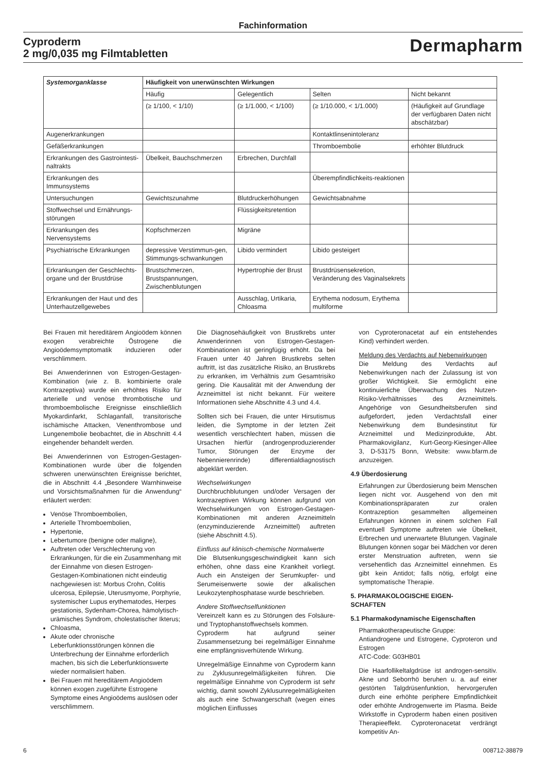Fachinformation
Cyproderm
2 mg/0,035 mg Filmtabletten
Dermapharm
| Systemorganklasse | Häufigkeit von unerwünschten Wirkungen | | | |
| --- | --- | --- | --- | --- |
| | Häufig | Gelegentlich | Selten | Nicht bekannt |
| | (≥ 1/100, < 1/10) | (≥ 1/1.000, < 1/100) | (≥ 1/10.000, < 1/1.000) | (Häufigkeit auf Grundlage der verfügbaren Daten nicht abschätzbar) |
| Augenerkrankungen | | | Kontaktlinsenintoleranz | |
| Gefäßerkrankungen | | | Thromboembolie | erhöhter Blutdruck |
| Erkrankungen des Gastrointesti-naltrakts | Übelkeit, Bauchschmerzen | Erbrechen, Durchfall | | |
| Erkrankungen des Immunsystems | | | Überempfindlichkeits-reaktionen | |
| Untersuchungen | Gewichtszunahme | Blutdruckerhöhungen | Gewichtsabnahme | |
| Stoffwechsel und Ernährungs-störungen | | Flüssigkeitsretention | | |
| Erkrankungen des Nervensystems | Kopfschmerzen | Migräne | | |
| Psychiatrische Erkrankungen | depressive Verstimmun-gen, Stimmungs-schwankungen | Libido vermindert | Libido gesteigert | |
| Erkrankungen der Geschlechts-organe und der Brustdrüse | Brustschmerzen, Brustspannungen, Zwischenblutungen | Hypertrophie der Brust | Brustdrüsensekretion, Veränderung des Vaginalsekrets | |
| Erkrankungen der Haut und des Unterhautzellgewebes | | Ausschlag, Urtikaria, Chloasma | Erythema nodosum, Erythema multiforme | |
Bei Frauen mit hereditärem Angioödem können exogen verabreichte Östrogene die Angioödemsymptomatik induzieren oder verschlimmern.
Bei Anwenderinnen von Estrogen-Gestagen-Kombination (wie z. B. kombinierte orale Kontrazeptiva) wurde ein erhöhtes Risiko für arterielle und venöse thrombotische und thromboembolische Ereignisse einschließlich Myokardinfarkt, Schlaganfall, transitorische ischämische Attacken, Venenthrombose und Lungenembolie beobachtet, die in Abschnitt 4.4 eingehender behandelt werden.
Bei Anwenderinnen von Estrogen-Gestagen-Kombinationen wurde über die folgenden schweren unerwünschten Ereignisse berichtet, die in Abschnitt 4.4 „Besondere Warnhinweise und Vorsichtsmaßnahmen für die Anwendung“ erläutert werden:
Venöse Thromboembolien,
Arterielle Thromboembolien,
Hypertonie,
Lebertumore (benigne oder maligne),
Auftreten oder Verschlechterung von Erkrankungen, für die ein Zusammenhang mit der Einnahme von diesen Estrogen-Gestagen-Kombinationen nicht eindeutig nachgewiesen ist: Morbus Crohn, Colitis ulcerosa, Epilepsie, Uterusmyome, Porphyrie, systemischer Lupus erythematodes, Herpes gestationis, Sydenham-Chorea, hämolytisch-urämisches Syndrom, cholestatischer Ikterus;
Chloasma,
Akute oder chronische Leberfunktionsstörungen können die Unterbrechung der Einnahme erforderlich machen, bis sich die Leberfunktionswerte wieder normalisiert haben.
Bei Frauen mit hereditärem Angioödem können exogen zugeführte Estrogene Symptome eines Angioödems auslösen oder verschlimmern.
Die Diagnosehäufigkeit von Brustkrebs unter Anwenderinnen von Estrogen-Gestagen-Kombinationen ist geringfügig erhöht. Da bei Frauen unter 40 Jahren Brustkrebs selten auftritt, ist das zusätzliche Risiko, an Brustkrebs zu erkranken, im Verhältnis zum Gesamtrisiko gering. Die Kausalität mit der Anwendung der Arzneimittel ist nicht bekannt. Für weitere Informationen siehe Abschnitte 4.3 und 4.4.
Sollten sich bei Frauen, die unter Hirsutismus leiden, die Symptome in der letzten Zeit wesentlich verschlechtert haben, müssen die Ursachen hierfür (androgenproduzierender Tumor, Störungen der Enzyme der Nebennierenrinde) differentialdiagnostisch abgeklärt werden.
Wechselwirkungen
Durchbruchblutungen und/oder Versagen der kontrazeptiven Wirkung können aufgrund von Wechselwirkungen von Estrogen-Gestagen-Kombinationen mit anderen Arzneimitteln (enzyminduzierende Arzneimittel) auftreten (siehe Abschnitt 4.5).
Einfluss auf klinisch-chemische Normalwerte
Die Blutsenkungsgeschwindigkeit kann sich erhöhen, ohne dass eine Krankheit vorliegt. Auch ein Ansteigen der Serumkupfer- und Serumeisenwerte sowie der alkalischen Leukozytenphosphatase wurde beschrieben.
Andere Stoffwechselfunktionen
Vereinzelt kann es zu Störungen des Folsäure- und Tryptophanstoffwechsels kommen.
Cyproderm hat aufgrund seiner Zusammensetzung bei regelmäßiger Einnahme eine empfängnisverhütende Wirkung.
Unregelmäßige Einnahme von Cyproderm kann zu Zyklusunregelmäßigkeiten führen. Die regelmäßige Einnahme von Cyproderm ist sehr wichtig, damit sowohl Zyklusunregelmäßigkeiten als auch eine Schwangerschaft (wegen eines möglichen Einflusses
von Cyproteronacetat auf ein entstehendes Kind) verhindert werden.
Meldung des Verdachts auf Nebenwirkungen
Die Meldung des Verdachts auf Nebenwirkungen nach der Zulassung ist von großer Wichtigkeit. Sie ermöglicht eine kontinuierliche Überwachung des Nutzen-Risiko-Verhältnisses des Arzneimittels. Angehörige von Gesundheitsberufen sind aufgefordert, jeden Verdachtsfall einer Nebenwirkung dem Bundesinstitut für Arzneimittel und Medizinprodukte, Abt. Pharmakovigilanz, Kurt-Georg-Kiesinger-Allee 3, D-53175 Bonn, Website: www.bfarm.de anzuzeigen.
4.9 Überdosierung
Erfahrungen zur Überdosierung beim Menschen liegen nicht vor. Ausgehend von den mit Kombinationspräparaten zur oralen Kontrazeption gesammelten allgemeinen Erfahrungen können in einem solchen Fall eventuell Symptome auftreten wie Übelkeit, Erbrechen und unerwartete Blutungen. Vaginale Blutungen können sogar bei Mädchen vor deren erster Menstruation auftreten, wenn sie versehentlich das Arzneimittel einnehmen. Es gibt kein Antidot; falls nötig, erfolgt eine symptomatische Therapie.
5. PHARMAKOLOGISCHE EIGEN-
SCHAFTEN
5.1 Pharmakodynamische Eigenschaften
Pharmakotherapeutische Gruppe:
Antiandrogene und Estrogene, Cyproteron und Estrogen
ATC-Code: G03HB01
Die Haarfollikeltalgdrüse ist androgen-sensitiv. Akne und Seborrhö beruhen u. a. auf einer gestörten Talgdrüsenfunktion, hervorgerufen durch eine erhöhte periphere Empfindlichkeit oder erhöhte Androgenwerte im Plasma. Beide Wirkstoffe in Cyproderm haben einen positiven Therapieeffekt. Cyproteronacetat verdrängt kompetitiv An-
6 008712-38879